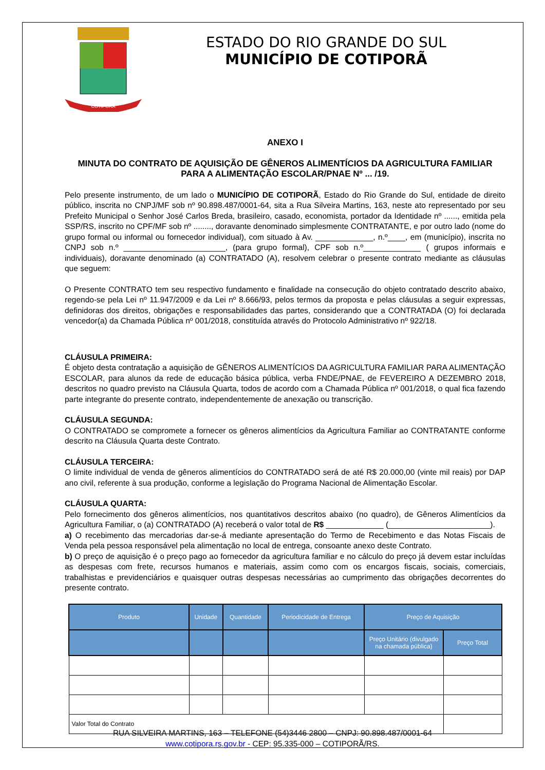COTIPORÃ
ESTADO DO RIO GRANDE DO SUL
MUNICÍPIO DE COTIPORÃ
ANEXO I
MINUTA DO CONTRATO DE AQUISIÇÃO DE GÊNEROS ALIMENTÍCIOS DA AGRICULTURA FAMILIAR PARA A ALIMENTAÇÃO ESCOLAR/PNAE Nº ... /19.
Pelo presente instrumento, de um lado o MUNICÍPIO DE COTIPORÃ, Estado do Rio Grande do Sul, entidade de direito público, inscrita no CNPJ/MF sob nº 90.898.487/0001-64, sita a Rua Silveira Martins, 163, neste ato representado por seu Prefeito Municipal o Senhor José Carlos Breda, brasileiro, casado, economista, portador da Identidade nº ......, emitida pela SSP/RS, inscrito no CPF/MF sob nº ........, doravante denominado simplesmente CONTRATANTE, e por outro lado (nome do grupo formal ou informal ou fornecedor individual), com situado à Av. _____________, n.º____, em (município), inscrita no CNPJ sob n.º _______________________, (para grupo formal), CPF sob n.º_____________ ( grupos informais e individuais), doravante denominado (a) CONTRATADO (A), resolvem celebrar o presente contrato mediante as cláusulas que seguem:
O Presente CONTRATO tem seu respectivo fundamento e finalidade na consecução do objeto contratado descrito abaixo, regendo-se pela Lei nº 11.947/2009 e da Lei nº 8.666/93, pelos termos da proposta e pelas cláusulas a seguir expressas, definidoras dos direitos, obrigações e responsabilidades das partes, considerando que a CONTRATADA (O) foi declarada vencedor(a) da Chamada Pública nº 001/2018, constituída através do Protocolo Administrativo nº 922/18.
CLÁUSULA PRIMEIRA:
É objeto desta contratação a aquisição de GÊNEROS ALIMENTÍCIOS DA AGRICULTURA FAMILIAR PARA ALIMENTAÇÃO ESCOLAR, para alunos da rede de educação básica pública, verba FNDE/PNAE, de FEVEREIRO A DEZEMBRO 2018, descritos no quadro previsto na Cláusula Quarta, todos de acordo com a Chamada Pública nº 001/2018, o qual fica fazendo parte integrante do presente contrato, independentemente de anexação ou transcrição.
CLÁUSULA SEGUNDA:
O CONTRATADO se compromete a fornecer os gêneros alimentícios da Agricultura Familiar ao CONTRATANTE conforme descrito na Cláusula Quarta deste Contrato.
CLÁUSULA TERCEIRA:
O limite individual de venda de gêneros alimentícios do CONTRATADO será de até R$ 20.000,00 (vinte mil reais) por DAP ano civil, referente à sua produção, conforme a legislação do Programa Nacional de Alimentação Escolar.
CLÁUSULA QUARTA:
Pelo fornecimento dos gêneros alimentícios, nos quantitativos descritos abaixo (no quadro), de Gêneros Alimentícios da Agricultura Familiar, o (a) CONTRATADO (A) receberá o valor total de R$ _____________ (_______________________).
a) O recebimento das mercadorias dar-se-á mediante apresentação do Termo de Recebimento e das Notas Fiscais de Venda pela pessoa responsável pela alimentação no local de entrega, consoante anexo deste Contrato.
b) O preço de aquisição é o preço pago ao fornecedor da agricultura familiar e no cálculo do preço já devem estar incluídas as despesas com frete, recursos humanos e materiais, assim como com os encargos fiscais, sociais, comerciais, trabalhistas e previdenciários e quaisquer outras despesas necessárias ao cumprimento das obrigações decorrentes do presente contrato.
| Produto | Unidade | Quantidade | Periodicidade de Entrega | Preço de Aquisição | |
| --- | --- | --- | --- | --- | --- |
| | | | | Preço Unitário (divulgado na chamada pública) | Preço Total |
| Valor Total do Contrato | | | | | |
RUA SILVEIRA MARTINS, 163 – TELEFONE (54)3446 2800 – CNPJ: 90.898.487/0001-64
www.cotipora.rs.gov.br - CEP: 95.335-000 – COTIPORÃ/RS.